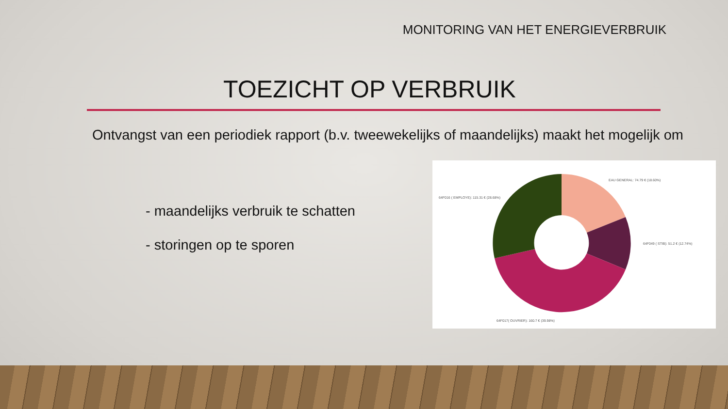MONITORING VAN HET ENERGIEVERBRUIK
TOEZICHT OP VERBRUIK
Ontvangst van een periodiek rapport (b.v. tweewekelijks of maandelijks) maakt het mogelijk om
- maandelijks verbruik te schatten
- storingen op te sporen
EAU GENERAL: 74.79 € (18.60%)
64F016 ( EMPLOYE): 115.31 € (28.68%)
64F049 ( STIB): 51.2 € (12.74%)
64F017( OUVRIER): 160.7 € (39.98%)